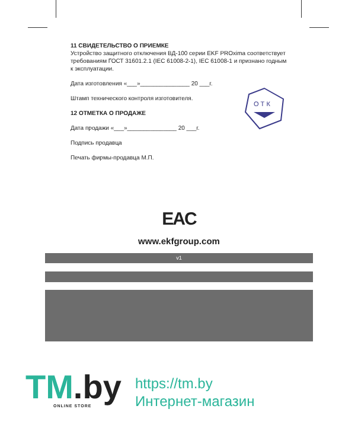11 СВИДЕТЕЛЬСТВО О ПРИЕМКЕ
Устройство защитного отключения ВД-100 серии EKF PROxima соответствует требованиям ГОСТ 31601.2.1 (IEC 61008-2-1), IEC 61008-1 и признано годным к эксплуатации.
Дата изготовления «___»_______________ 20 ___г.
Штамп технического контроля изготовителя.
12 ОТМЕТКА О ПРОДАЖЕ
Дата продажи «___»_______________ 20 ___г.
Подпись продавца
Печать фирмы-продавца М.П.
О Т К
EAC
www.ekfgroup.com
v1
TM.by ONLINE STORE
https://tm.by
Интернет-магазин